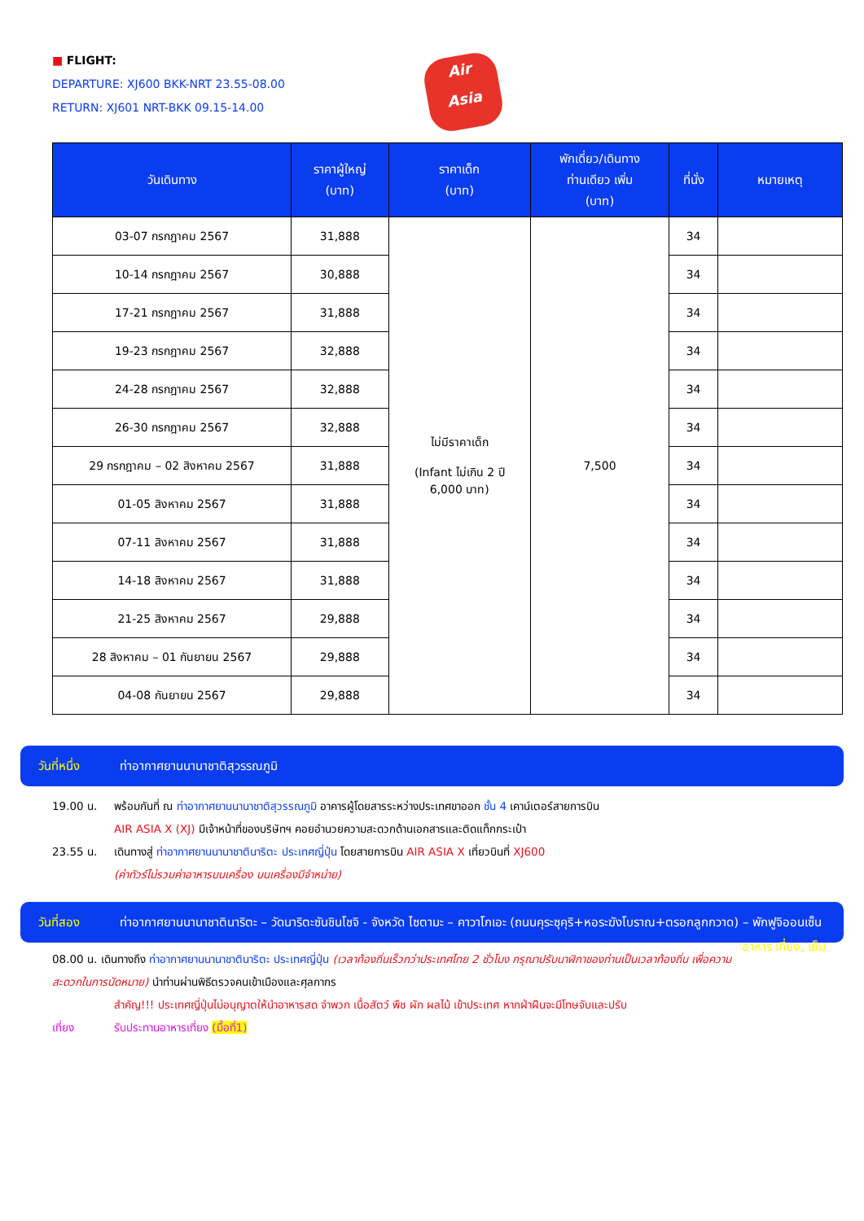■ FLIGHT:
DEPARTURE: XJ600 BKK-NRT 23.55-08.00
RETURN: XJ601 NRT-BKK 09.15-14.00
Air
Asia
| วันเดินทาง | ราคาผู้ใหญ่ (บาท) | ราคาเด็ก (บาท) | พักเดี่ยว/เดินทาง ท่านเดียว เพิ่ม (บาท) | ที่นั่ง | หมายเหตุ |
| --- | --- | --- | --- | --- | --- |
| 03-07 กรกฎาคม 2567 | 31,888 | ไม่มีราคาเด็ก (Infant ไม่เกิน 2 ปี 6,000 บาท) | 7,500 | 34 | |
| 10-14 กรกฎาคม 2567 | 30,888 | | | 34 | |
| 17-21 กรกฎาคม 2567 | 31,888 | | | 34 | |
| 19-23 กรกฎาคม 2567 | 32,888 | | | 34 | |
| 24-28 กรกฎาคม 2567 | 32,888 | | | 34 | |
| 26-30 กรกฎาคม 2567 | 32,888 | | | 34 | |
| 29 กรกฎาคม – 02 สิงหาคม 2567 | 31,888 | | | 34 | |
| 01-05 สิงหาคม 2567 | 31,888 | | | 34 | |
| 07-11 สิงหาคม 2567 | 31,888 | | | 34 | |
| 14-18 สิงหาคม 2567 | 31,888 | | | 34 | |
| 21-25 สิงหาคม 2567 | 29,888 | | | 34 | |
| 28 สิงหาคม – 01 กันยายน 2567 | 29,888 | | | 34 | |
| 04-08 กันยายน 2567 | 29,888 | | | 34 | |
วันที่หนึ่ง ท่าอากาศยานนานาชาติสุวรรณภูมิ
19.00 น. พร้อมกันที่ ณ ท่าอากาศยานนานาชาติสุวรรณภูมิ อาคารผู้โดยสารระหว่างประเทศขาออก ชั้น 4 เคาน์เตอร์สายการบิน
AIR ASIA X (XJ) มีเจ้าหน้าที่ของบริษัทฯ คอยอำนวยความสะดวกด้านเอกสารและติดแท็กกระเป๋า
23.55 น. เดินทางสู่ ท่าอากาศยานนานาชาตินาริตะ ประเทศญี่ปุ่น โดยสายการบิน AIR ASIA X เที่ยวบินที่ XJ600
(ค่าทัวร์ไม่รวมค่าอาหารบนเครื่อง บนเครื่องมีจำหน่าย)
วันที่สอง ท่าอากาศยานนานาชาตินาริตะ – วัดนาริตะซันชินโชจิ - จังหวัด ไซตามะ – คาวาโกเอะ (ถนนคุระซุคุริ+หอระฆังโบราณ+ตรอกลูกกวาด) – พักฟูจิออนเซ็น อาหาร เที่ยง, เย็น
08.00 น. เดินทางถึง ท่าอากาศยานนานาชาตินาริตะ ประเทศญี่ปุ่น (เวลาท้องถิ่นเร็วกว่าประเทศไทย 2 ชั่วโมง กรุณาปรับนาฬิกาของท่านเป็นเวลาท้องถิ่น เพื่อความสะดวกในการนัดหมาย) นำท่านผ่านพิธีตรวจคนเข้าเมืองและศุลกากร
สำคัญ!!! ประเทศญี่ปุ่นไม่อนุญาตให้นำอาหารสด จำพวก เนื้อสัตว์ พืช ผัก ผลไม้ เข้าประเทศ หากฝ่าฝืนจะมีโทษจับและปรับ
เที่ยง รับประทานอาหารเที่ยง (มื้อที่1)